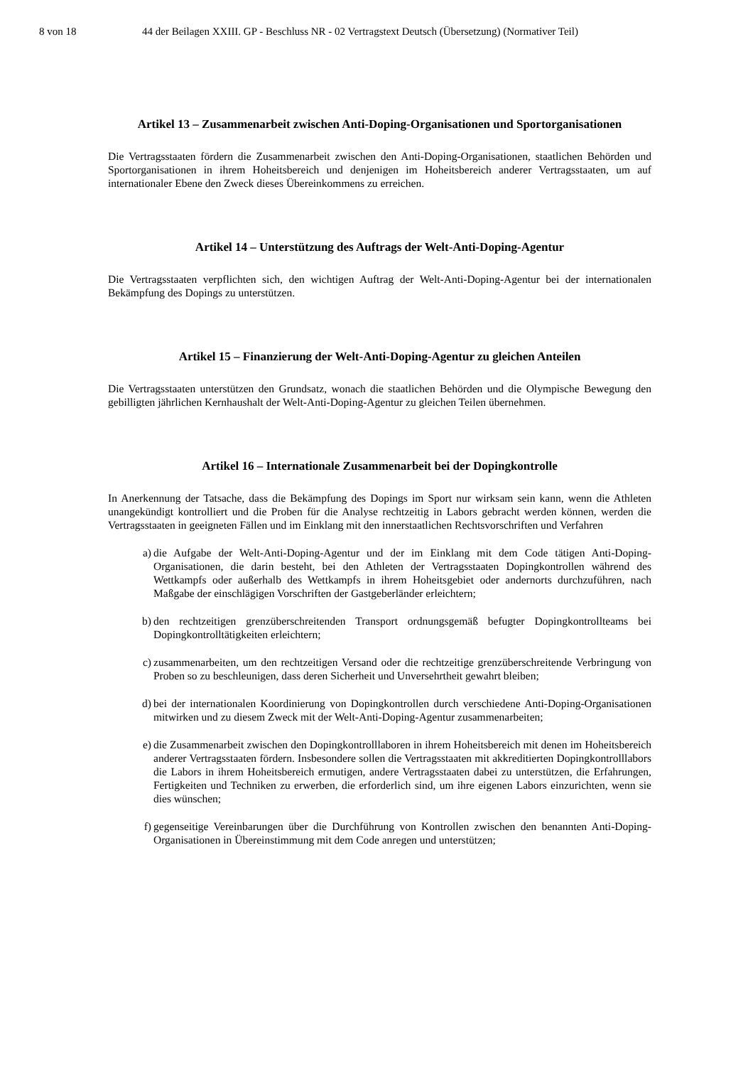8 von 18 44 der Beilagen XXIII. GP - Beschluss NR - 02 Vertragstext Deutsch (Übersetzung) (Normativer Teil)
Artikel 13 – Zusammenarbeit zwischen Anti-Doping-Organisationen und Sportorganisationen
Die Vertragsstaaten fördern die Zusammenarbeit zwischen den Anti-Doping-Organisationen, staatlichen Behörden und Sportorganisationen in ihrem Hoheitsbereich und denjenigen im Hoheitsbereich anderer Vertragsstaaten, um auf internationaler Ebene den Zweck dieses Übereinkommens zu erreichen.
Artikel 14 – Unterstützung des Auftrags der Welt-Anti-Doping-Agentur
Die Vertragsstaaten verpflichten sich, den wichtigen Auftrag der Welt-Anti-Doping-Agentur bei der internationalen Bekämpfung des Dopings zu unterstützen.
Artikel 15 – Finanzierung der Welt-Anti-Doping-Agentur zu gleichen Anteilen
Die Vertragsstaaten unterstützen den Grundsatz, wonach die staatlichen Behörden und die Olympische Bewegung den gebilligten jährlichen Kernhaushalt der Welt-Anti-Doping-Agentur zu gleichen Teilen übernehmen.
Artikel 16 – Internationale Zusammenarbeit bei der Dopingkontrolle
In Anerkennung der Tatsache, dass die Bekämpfung des Dopings im Sport nur wirksam sein kann, wenn die Athleten unangekündigt kontrolliert und die Proben für die Analyse rechtzeitig in Labors gebracht werden können, werden die Vertragsstaaten in geeigneten Fällen und im Einklang mit den innerstaatlichen Rechtsvorschriften und Verfahren
a) die Aufgabe der Welt-Anti-Doping-Agentur und der im Einklang mit dem Code tätigen Anti-Doping-Organisationen, die darin besteht, bei den Athleten der Vertragsstaaten Dopingkontrollen während des Wettkampfs oder außerhalb des Wettkampfs in ihrem Hoheitsgebiet oder andernorts durchzuführen, nach Maßgabe der einschlägigen Vorschriften der Gastgeberländer erleichtern;
b) den rechtzeitigen grenzüberschreitenden Transport ordnungsgemäß befugter Dopingkontrollteams bei Dopingkontrolltätigkeiten erleichtern;
c) zusammenarbeiten, um den rechtzeitigen Versand oder die rechtzeitige grenzüberschreitende Verbringung von Proben so zu beschleunigen, dass deren Sicherheit und Unversehrtheit gewahrt bleiben;
d) bei der internationalen Koordinierung von Dopingkontrollen durch verschiedene Anti-Doping-Organisationen mitwirken und zu diesem Zweck mit der Welt-Anti-Doping-Agentur zusammenarbeiten;
e) die Zusammenarbeit zwischen den Dopingkontrolllaboren in ihrem Hoheitsbereich mit denen im Hoheitsbereich anderer Vertragsstaaten fördern. Insbesondere sollen die Vertragsstaaten mit akkreditierten Dopingkontrolllabors die Labors in ihrem Hoheitsbereich ermutigen, andere Vertragsstaaten dabei zu unterstützen, die Erfahrungen, Fertigkeiten und Techniken zu erwerben, die erforderlich sind, um ihre eigenen Labors einzurichten, wenn sie dies wünschen;
f) gegenseitige Vereinbarungen über die Durchführung von Kontrollen zwischen den benannten Anti-Doping-Organisationen in Übereinstimmung mit dem Code anregen und unterstützen;